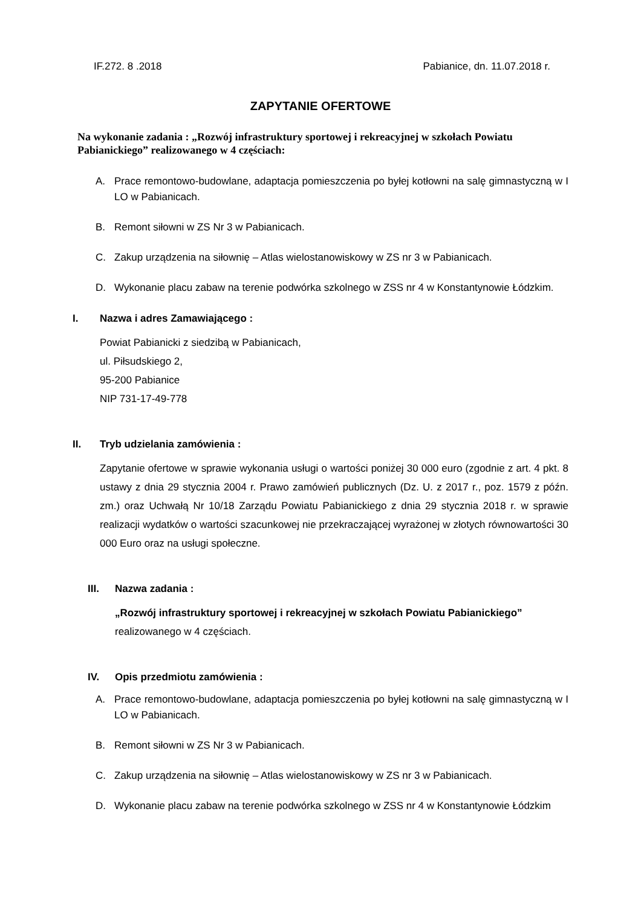IF.272. 8 .2018 Pabianice, dn. 11.07.2018 r.
ZAPYTANIE OFERTOWE
Na wykonanie zadania : „Rozwój infrastruktury sportowej i rekreacyjnej w szkołach Powiatu Pabianickiego” realizowanego w 4 częściach:
A. Prace remontowo-budowlane, adaptacja pomieszczenia po byłej kotłowni na salę gimnastyczną w I LO w Pabianicach.
B. Remont siłowni w ZS Nr 3 w Pabianicach.
C. Zakup urządzenia na siłownię – Atlas wielostanowiskowy w ZS nr 3 w Pabianicach.
D. Wykonanie placu zabaw na terenie podwórka szkolnego w ZSS nr 4 w Konstantynowie Łódzkim.
I. Nazwa i adres Zamawiającego :
Powiat Pabianicki z siedzibą w Pabianicach,
ul. Piłsudskiego 2,
95-200 Pabianice
NIP 731-17-49-778
II. Tryb udzielania zamówienia :
Zapytanie ofertowe w sprawie wykonania usługi o wartości poniżej 30 000 euro (zgodnie z art. 4 pkt. 8 ustawy z dnia 29 stycznia 2004 r. Prawo zamówień publicznych (Dz. U. z 2017 r., poz. 1579 z późn. zm.) oraz Uchwałą Nr 10/18 Zarządu Powiatu Pabianickiego z dnia 29 stycznia 2018 r. w sprawie realizacji wydatków o wartości szacunkowej nie przekraczającej wyrażonej w złotych równowartości 30 000 Euro oraz na usługi społeczne.
III. Nazwa zadania :
„Rozwój infrastruktury sportowej i rekreacyjnej w szkołach Powiatu Pabianickiego”
realizowanego w 4 częściach.
IV. Opis przedmiotu zamówienia :
A. Prace remontowo-budowlane, adaptacja pomieszczenia po byłej kotłowni na salę gimnastyczną w I LO w Pabianicach.
B. Remont siłowni w ZS Nr 3 w Pabianicach.
C. Zakup urządzenia na siłownię – Atlas wielostanowiskowy w ZS nr 3 w Pabianicach.
D. Wykonanie placu zabaw na terenie podwórka szkolnego w ZSS nr 4 w Konstantynowie Łódzkim